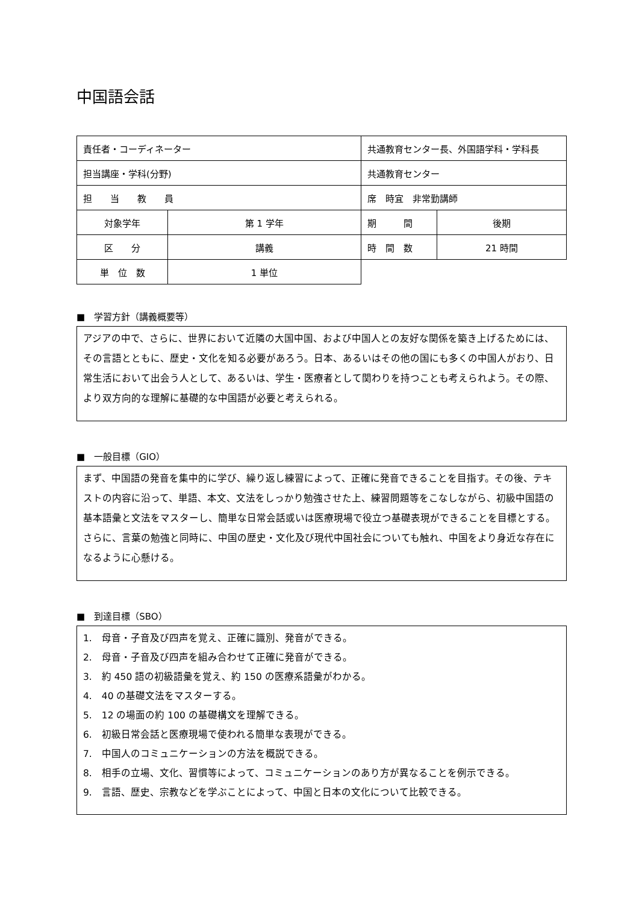中国語会話
| 責任者・コーディネーター | | 共通教育センター長、外国語学科・学科長 | | |
| 担当講座・学科(分野) | | 共通教育センター | | |
| 担 当 教 員 | | 席 時宜 非常勤講師 | | |
| 対象学年 | 第 1 学年 | | 期 間 | 後期 |
| 区 分 | 講義 | | 時 間 数 | 21 時間 |
| 単 位 数 | 1 単位 | | | |
■　学習方針（講義概要等）
アジアの中で、さらに、世界において近隣の大国中国、および中国人との友好な関係を築き上げるためには、その言語とともに、歴史・文化を知る必要があろう。日本、あるいはその他の国にも多くの中国人がおり、日常生活において出会う人として、あるいは、学生・医療者として関わりを持つことも考えられよう。その際、より双方向的な理解に基礎的な中国語が必要と考えられる。
■　一般目標（GIO）
まず、中国語の発音を集中的に学び、繰り返し練習によって、正確に発音できることを目指す。その後、テキストの内容に沿って、単語、本文、文法をしっかり勉強させた上、練習問題等をこなしながら、初級中国語の基本語彙と文法をマスターし、簡単な日常会話或いは医療現場で役立つ基礎表現ができることを目標とする。さらに、言葉の勉強と同時に、中国の歴史・文化及び現代中国社会についても触れ、中国をより身近な存在になるように心懸ける。
■　到達目標（SBO）
1.　母音・子音及び四声を覚え、正確に識別、発音ができる。
2.　母音・子音及び四声を組み合わせて正確に発音ができる。
3.　約 450 語の初級語彙を覚え、約 150 の医療系語彙がわかる。
4.　40 の基礎文法をマスターする。
5.　12 の場面の約 100 の基礎構文を理解できる。
6.　初級日常会話と医療現場で使われる簡単な表現ができる。
7.　中国人のコミュニケーションの方法を概説できる。
8.　相手の立場、文化、習慣等によって、コミュニケーションのあり方が異なることを例示できる。
9.　言語、歴史、宗教などを学ぶことによって、中国と日本の文化について比較できる。